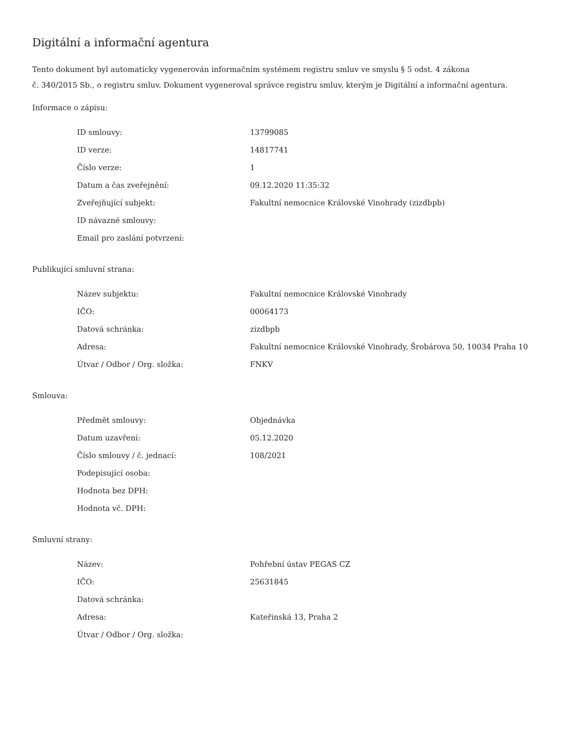Digitální a informační agentura
Tento dokument byl automaticky vygenerován informačním systémem registru smluv ve smyslu § 5 odst. 4 zákona
č. 340/2015 Sb., o registru smluv. Dokument vygeneroval správce registru smluv, kterým je Digitální a informační agentura.
Informace o zápisu:
| ID smlouvy: | 13799085 |
| ID verze: | 14817741 |
| Číslo verze: | 1 |
| Datum a čas zveřejnění: | 09.12.2020 11:35:32 |
| Zveřejňující subjekt: | Fakultní nemocnice Královské Vinohrady (zizdbpb) |
| ID návazné smlouvy: | |
| Email pro zaslání potvrzení: | |
Publikující smluvní strana:
| Název subjektu: | Fakultní nemocnice Královské Vinohrady |
| IČO: | 00064173 |
| Datová schránka: | zizdbpb |
| Adresa: | Fakultní nemocnice Královské Vinohrady, Šrobárova 50, 10034 Praha 10 |
| Útvar / Odbor / Org. složka: | FNKV |
Smlouva:
| Předmět smlouvy: | Objednávka |
| Datum uzavření: | 05.12.2020 |
| Číslo smlouvy / č. jednací: | 108/2021 |
| Podepisující osoba: | |
| Hodnota bez DPH: | |
| Hodnota vč. DPH: | |
Smluvní strany:
| Název: | Pohřební ústav PEGAS CZ |
| IČO: | 25631845 |
| Datová schránka: | |
| Adresa: | Kateřinská 13, Praha 2 |
| Útvar / Odbor / Org. složka: | |